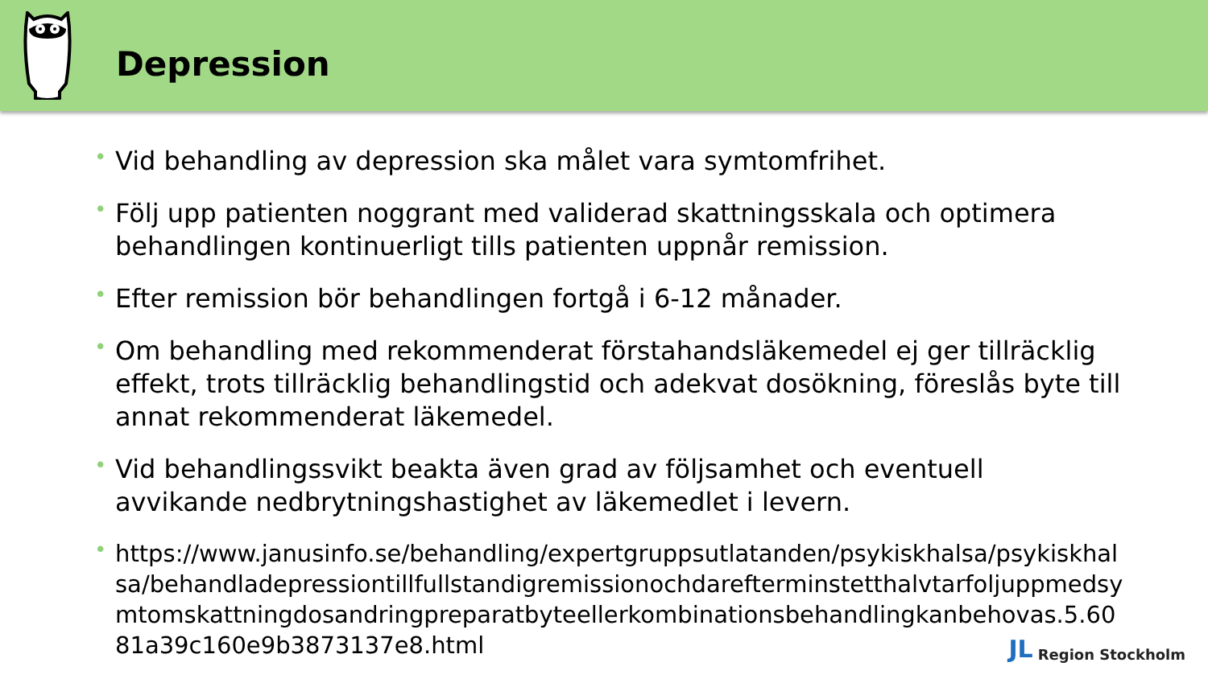Depression
• Vid behandling av depression ska målet vara symtomfrihet.
• Följ upp patienten noggrant med validerad skattningsskala och optimera behandlingen kontinuerligt tills patienten uppnår remission.
• Efter remission bör behandlingen fortgå i 6-12 månader.
• Om behandling med rekommenderat förstahandsläkemedel ej ger tillräcklig effekt, trots tillräcklig behandlingstid och adekvat dosökning, föreslås byte till annat rekommenderat läkemedel.
• Vid behandlingssvikt beakta även grad av följsamhet och eventuell avvikande nedbrytningshastighet av läkemedlet i levern.
• https://www.janusinfo.se/behandling/expertgruppsutlatanden/psykiskhalsa/psykiskhalsa/behandladepressiontillfullstandigremissionochdarefterminstetthalvtarfoljuppmedsymtomskattningdosandringpreparatbyteellerkombinationsbehandlingkanbehovas.5.6081a39c160e9b3873137e8.html
JL Region Stockholm